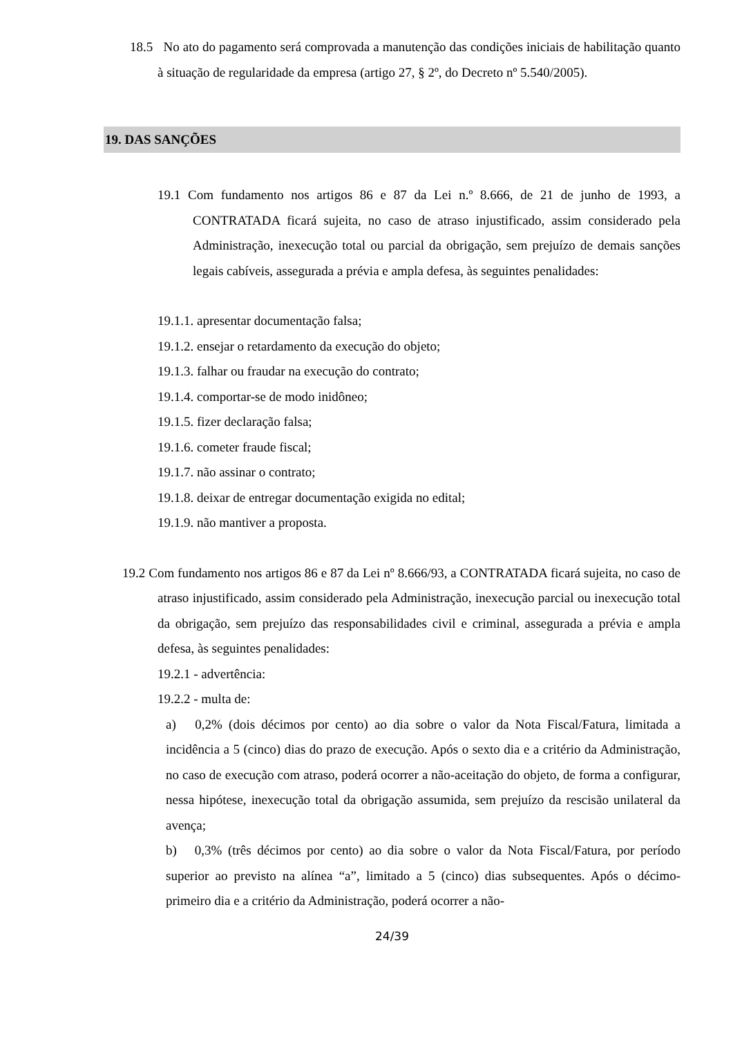18.5 No ato do pagamento será comprovada a manutenção das condições iniciais de habilitação quanto à situação de regularidade da empresa (artigo 27, § 2º, do Decreto nº 5.540/2005).
19. DAS SANÇÕES
19.1 Com fundamento nos artigos 86 e 87 da Lei n.º 8.666, de 21 de junho de 1993, a CONTRATADA ficará sujeita, no caso de atraso injustificado, assim considerado pela Administração, inexecução total ou parcial da obrigação, sem prejuízo de demais sanções legais cabíveis, assegurada a prévia e ampla defesa, às seguintes penalidades:
19.1.1. apresentar documentação falsa;
19.1.2. ensejar o retardamento da execução do objeto;
19.1.3. falhar ou fraudar na execução do contrato;
19.1.4. comportar-se de modo inidôneo;
19.1.5. fizer declaração falsa;
19.1.6. cometer fraude fiscal;
19.1.7. não assinar o contrato;
19.1.8. deixar de entregar documentação exigida no edital;
19.1.9. não mantiver a proposta.
19.2 Com fundamento nos artigos 86 e 87 da Lei nº 8.666/93, a CONTRATADA ficará sujeita, no caso de atraso injustificado, assim considerado pela Administração, inexecução parcial ou inexecução total da obrigação, sem prejuízo das responsabilidades civil e criminal, assegurada a prévia e ampla defesa, às seguintes penalidades:
19.2.1 - advertência:
19.2.2 - multa de:
a) 0,2% (dois décimos por cento) ao dia sobre o valor da Nota Fiscal/Fatura, limitada a incidência a 5 (cinco) dias do prazo de execução. Após o sexto dia e a critério da Administração, no caso de execução com atraso, poderá ocorrer a não-aceitação do objeto, de forma a configurar, nessa hipótese, inexecução total da obrigação assumida, sem prejuízo da rescisão unilateral da avença;
b) 0,3% (três décimos por cento) ao dia sobre o valor da Nota Fiscal/Fatura, por período superior ao previsto na alínea “a”, limitado a 5 (cinco) dias subsequentes. Após o décimo-primeiro dia e a critério da Administração, poderá ocorrer a não-
24/39